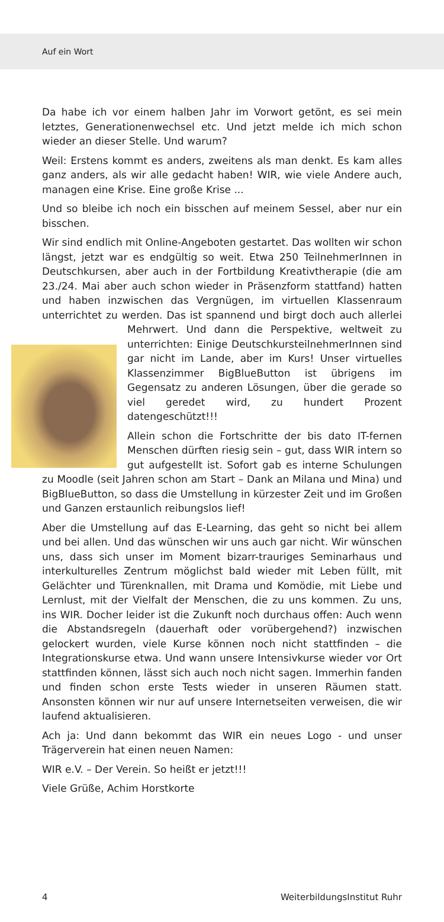Auf ein Wort
Da habe ich vor einem halben Jahr im Vorwort getönt, es sei mein letztes, Generationenwechsel etc. Und jetzt melde ich mich schon wieder an dieser Stelle. Und warum?
Weil: Erstens kommt es anders, zweitens als man denkt. Es kam alles ganz anders, als wir alle gedacht haben! WIR, wie viele Andere auch, managen eine Krise. Eine große Krise ...
Und so bleibe ich noch ein bisschen auf meinem Sessel, aber nur ein bisschen.
Wir sind endlich mit Online-Angeboten gestartet. Das wollten wir schon längst, jetzt war es endgültig so weit. Etwa 250 TeilnehmerInnen in Deutschkursen, aber auch in der Fortbildung Kreativtherapie (die am 23./24. Mai aber auch schon wieder in Präsenzform stattfand) hatten und haben inzwischen das Vergnügen, im virtuellen Klassenraum unterrichtet zu werden. Das ist spannend und birgt doch auch allerlei Mehrwert. Und dann die Perspektive, weltweit zu unterrichten: Einige DeutschkursteilnehmerInnen sind gar nicht im Lande, aber im Kurs! Unser virtuelles Klassenzimmer BigBlueButton ist übrigens im Gegensatz zu anderen Lösungen, über die gerade so viel geredet wird, zu hundert Prozent datengeschützt!!!
Allein schon die Fortschritte der bis dato IT-fernen Menschen dürften riesig sein – gut, dass WIR intern so gut aufgestellt ist. Sofort gab es interne Schulungen zu Moodle (seit Jahren schon am Start – Dank an Milana und Mina) und BigBlueButton, so dass die Umstellung in kürzester Zeit und im Großen und Ganzen erstaunlich reibungslos lief!
Aber die Umstellung auf das E-Learning, das geht so nicht bei allem und bei allen. Und das wünschen wir uns auch gar nicht. Wir wünschen uns, dass sich unser im Moment bizarr-trauriges Seminarhaus und interkulturelles Zentrum möglichst bald wieder mit Leben füllt, mit Gelächter und Türenknallen, mit Drama und Komödie, mit Liebe und Lernlust, mit der Vielfalt der Menschen, die zu uns kommen. Zu uns, ins WIR. Docher leider ist die Zukunft noch durchaus offen: Auch wenn die Abstandsregeln (dauerhaft oder vorübergehend?) inzwischen gelockert wurden, viele Kurse können noch nicht stattfinden – die Integrationskurse etwa. Und wann unsere Intensivkurse wieder vor Ort stattfinden können, lässt sich auch noch nicht sagen. Immerhin fanden und finden schon erste Tests wieder in unseren Räumen statt. Ansonsten können wir nur auf unsere Internetseiten verweisen, die wir laufend aktualisieren.
Ach ja: Und dann bekommt das WIR ein neues Logo - und unser Trägerverein hat einen neuen Namen:
WIR e.V. – Der Verein. So heißt er jetzt!!!
Viele Grüße, Achim Horstkorte
4 WeiterbildungsInstitut Ruhr